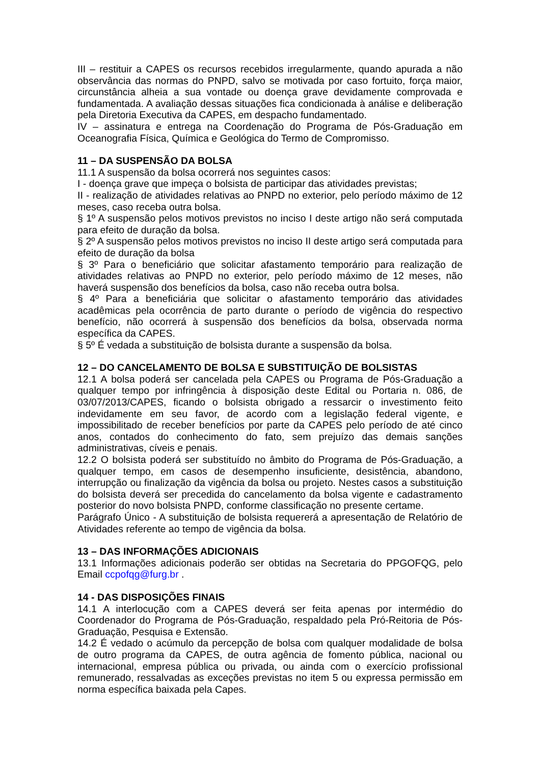III – restituir a CAPES os recursos recebidos irregularmente, quando apurada a não observância das normas do PNPD, salvo se motivada por caso fortuito, força maior, circunstância alheia a sua vontade ou doença grave devidamente comprovada e fundamentada. A avaliação dessas situações fica condicionada à análise e deliberação pela Diretoria Executiva da CAPES, em despacho fundamentado.
IV – assinatura e entrega na Coordenação do Programa de Pós-Graduação em Oceanografia Física, Química e Geológica do Termo de Compromisso.
11 – DA SUSPENSÃO DA BOLSA
11.1 A suspensão da bolsa ocorrerá nos seguintes casos:
I - doença grave que impeça o bolsista de participar das atividades previstas;
II - realização de atividades relativas ao PNPD no exterior, pelo período máximo de 12 meses, caso receba outra bolsa.
§ 1º A suspensão pelos motivos previstos no inciso I deste artigo não será computada para efeito de duração da bolsa.
§ 2º A suspensão pelos motivos previstos no inciso II deste artigo será computada para efeito de duração da bolsa
§ 3º Para o beneficiário que solicitar afastamento temporário para realização de atividades relativas ao PNPD no exterior, pelo período máximo de 12 meses, não haverá suspensão dos benefícios da bolsa, caso não receba outra bolsa.
§ 4º Para a beneficiária que solicitar o afastamento temporário das atividades acadêmicas pela ocorrência de parto durante o período de vigência do respectivo benefício, não ocorrerá à suspensão dos benefícios da bolsa, observada norma específica da CAPES.
§ 5º É vedada a substituição de bolsista durante a suspensão da bolsa.
12 – DO CANCELAMENTO DE BOLSA E SUBSTITUIÇÃO DE BOLSISTAS
12.1 A bolsa poderá ser cancelada pela CAPES ou Programa de Pós-Graduação a qualquer tempo por infringência à disposição deste Edital ou Portaria n. 086, de 03/07/2013/CAPES, ficando o bolsista obrigado a ressarcir o investimento feito indevidamente em seu favor, de acordo com a legislação federal vigente, e impossibilitado de receber benefícios por parte da CAPES pelo período de até cinco anos, contados do conhecimento do fato, sem prejuízo das demais sanções administrativas, cíveis e penais.
12.2 O bolsista poderá ser substituído no âmbito do Programa de Pós-Graduação, a qualquer tempo, em casos de desempenho insuficiente, desistência, abandono, interrupção ou finalização da vigência da bolsa ou projeto. Nestes casos a substituição do bolsista deverá ser precedida do cancelamento da bolsa vigente e cadastramento posterior do novo bolsista PNPD, conforme classificação no presente certame.
Parágrafo Único - A substituição de bolsista requererá a apresentação de Relatório de Atividades referente ao tempo de vigência da bolsa.
13 – DAS INFORMAÇÕES ADICIONAIS
13.1 Informações adicionais poderão ser obtidas na Secretaria do PPGOFQG, pelo Email ccpofqg@furg.br .
14 - DAS DISPOSIÇÕES FINAIS
14.1 A interlocução com a CAPES deverá ser feita apenas por intermédio do Coordenador do Programa de Pós-Graduação, respaldado pela Pró-Reitoria de Pós-Graduação, Pesquisa e Extensão.
14.2 É vedado o acúmulo da percepção de bolsa com qualquer modalidade de bolsa de outro programa da CAPES, de outra agência de fomento pública, nacional ou internacional, empresa pública ou privada, ou ainda com o exercício profissional remunerado, ressalvadas as exceções previstas no item 5 ou expressa permissão em norma específica baixada pela Capes.